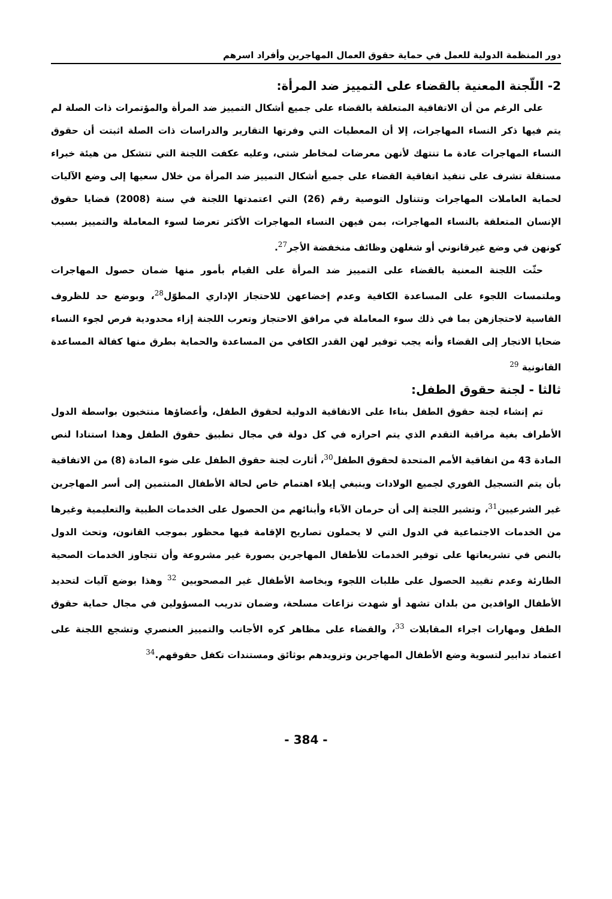دور المنظمة الدولية للعمل في حماية حقوق العمال المهاجرين وأفراد اسرهم
2- اللّجنة المعنية بالقضاء على التمييز ضد المرأة:
على الرغم من أن الاتفاقية المتعلقة بالقضاء على جميع أشكال التمييز ضد المرأة والمؤتمرات ذات الصلة لم يتم فيها ذكر النساء المهاجرات، إلا أن المعطيات التي وفرتها التقارير والدراسات ذات الصلة اثبتت أن حقوق النساء المهاجرات عادة ما تنتهك لأنهن معرضات لمخاطر شتى، وعليه عكفت اللجنة التي تتشكل من هيئة خبراء مستقلة تشرف على تنفيذ اتفاقية القضاء على جميع أشكال التمييز ضد المرأة من خلال سعيها إلى وضع الآليات لحماية العاملات المهاجرات وتتناول التوصية رقم (26) التي اعتمدتها اللجنة في سنة (2008) قضايا حقوق الإنسان المتعلقة بالنساء المهاجرات، بمن فيهن النساء المهاجرات الأكثر تعرضا لسوء المعاملة والتمييز بسبب كونهن في وضع غيرقانوني أو شغلهن وظائف منخفضة الأجر<sup>27</sup>.
حثّت اللجنة المعنية بالقضاء على التمييز ضد المرأة على القيام بأمور منها ضمان حصول المهاجرات وملتمسات اللجوء على المساعدة الكافية وعدم إخضاعهن للاحتجاز الإداري المطوّل<sup>28</sup>، وبوضع حد للظروف القاسية لاحتجازهن بما في ذلك سوء المعاملة في مرافق الاحتجاز وتعرب اللجنة إزاء محدودية فرص لجوء النساء ضحايا الاتجار إلى القضاء وأنه يجب توفير لهن القدر الكافي من المساعدة والحماية بطرق منها كفالة المساعدة القانونية <sup>29</sup>
ثالثا - لجنة حقوق الطفل:
تم إنشاء لجنة حقوق الطفل بناءا على الاتفاقية الدولية لحقوق الطفل، وأعضاؤها منتخبون بواسطة الدول الأطراف بغية مراقبة التقدم الذي يتم احرازه في كل دولة في مجال تطبيق حقوق الطفل وهذا استنادا لنص المادة 43 من اتفاقية الأمم المتحدة لحقوق الطفل<sup>30</sup>، أثارت لجنة حقوق الطفل على ضوء المادة (8) من الاتفاقية بأن يتم التسجيل الفوري لجميع الولادات وينبغي إيلاء اهتمام خاص لحالة الأطفال المنتمين إلى أسر المهاجرين غير الشرعيين<sup>31</sup>، وتشير اللجنة إلى أن حرمان الآباء وأبنائهم من الحصول على الخدمات الطبية والتعليمية وغيرها من الخدمات الاجتماعية في الدول التي لا يحملون تصاريح الإقامة فيها محظور بموجب القانون، وتحث الدول بالنص في تشريعاتها على توفير الخدمات للأطفال المهاجرين بصورة غير مشروعة وأن تتجاوز الخدمات الصحية الطارئة وعدم تقييد الحصول على طلبات اللجوء وبخاصة الأطفال غير المصحوبين <sup>32</sup> وهذا بوضع آليات لتحديد الأطفال الوافدين من بلدان تشهد أو شهدت نزاعات مسلحة، وضمان تدريب المسؤولين في مجال حماية حقوق الطفل ومهارات اجراء المقابلات <sup>33</sup>، والقضاء على مظاهر كره الأجانب والتمييز العنصري وتشجع اللجنة على اعتماد تدابير لتسوية وضع الأطفال المهاجرين وتزويدهم بوثائق ومستندات تكفل حقوقهم.<sup>34</sup>
- 384 -